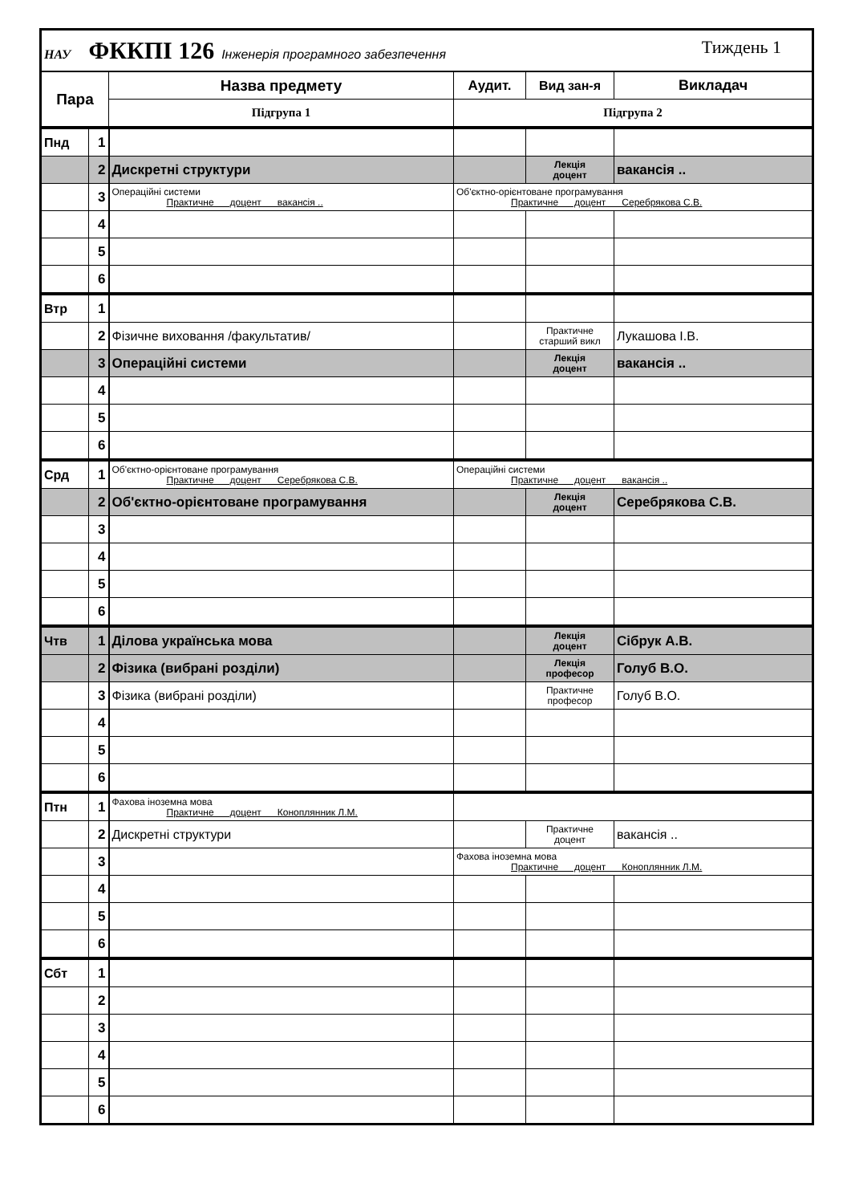| НАУ ФККПІ 126 Інженерія програмного забезпечення Тиждень 1 | | | | | |
| Пара | | Назва предмету | Аудит. | Вид зан-я | Викладач |
| | | Підгрупа 1 | Підгрупа 2 | | |
| Пнд | 1 | | | | |
| | 2 | Дискретні структури | | Лекція доцент | вакансія .. |
| | 3 | Операційні системи Практичне доцент вакансія .. | Об'єктно-орієнтоване програмування Практичне доцент Серебрякова С.В. | | |
| | 4 | | | | |
| | 5 | | | | |
| | 6 | | | | |
| Втр | 1 | | | | |
| | 2 | Фізичне виховання /факультатив/ | | Практичне старший викл | Лукашова І.В. |
| | 3 | Операційні системи | | Лекція доцент | вакансія .. |
| | 4 | | | | |
| | 5 | | | | |
| | 6 | | | | |
| Срд | 1 | Об'єктно-орієнтоване програмування Практичне доцент Серебрякова С.В. | Операційні системи Практичне доцент вакансія .. | | |
| | 2 | Об'єктно-орієнтоване програмування | | Лекція доцент | Серебрякова С.В. |
| | 3 | | | | |
| | 4 | | | | |
| | 5 | | | | |
| | 6 | | | | |
| Чтв | 1 | Ділова українська мова | | Лекція доцент | Сібрук А.В. |
| | 2 | Фізика (вибрані розділи) | | Лекція професор | Голуб В.О. |
| | 3 | Фізика (вибрані розділи) | | Практичне професор | Голуб В.О. |
| | 4 | | | | |
| | 5 | | | | |
| | 6 | | | | |
| Птн | 1 | Фахова іноземна мова Практичне доцент Коноплянник Л.М. | | | |
| | 2 | Дискретні структури | | Практичне доцент | вакансія .. |
| | 3 | | Фахова іноземна мова Практичне доцент Коноплянник Л.М. | | |
| | 4 | | | | |
| | 5 | | | | |
| | 6 | | | | |
| Сбт | 1 | | | | |
| | 2 | | | | |
| | 3 | | | | |
| | 4 | | | | |
| | 5 | | | | |
| | 6 | | | | |